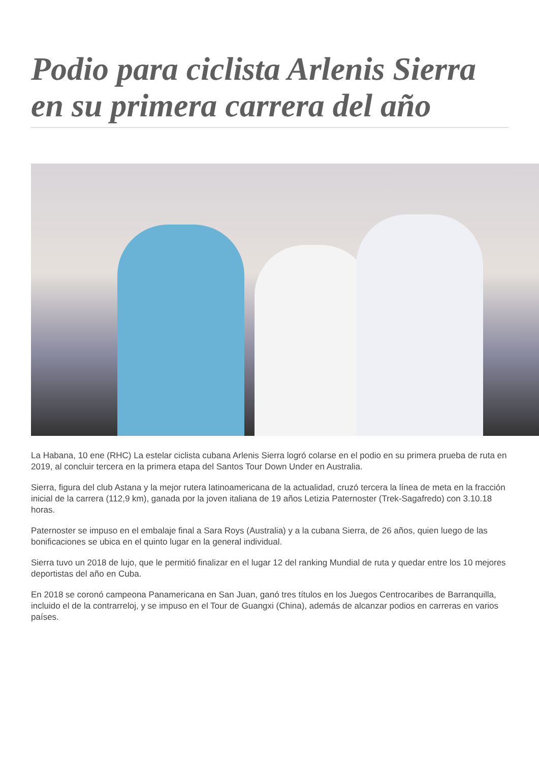Podio para ciclista Arlenis Sierra en su primera carrera del año
La Habana, 10 ene (RHC) La estelar ciclista cubana Arlenis Sierra logró colarse en el podio en su primera prueba de ruta en 2019, al concluir tercera en la primera etapa del Santos Tour Down Under en Australia.
Sierra, figura del club Astana y la mejor rutera latinoamericana de la actualidad, cruzó tercera la línea de meta en la fracción inicial de la carrera (112,9 km), ganada por la joven italiana de 19 años Letizia Paternoster (Trek-Sagafredo) con 3.10.18 horas.
Paternoster se impuso en el embalaje final a Sara Roys (Australia) y a la cubana Sierra, de 26 años, quien luego de las bonificaciones se ubica en el quinto lugar en la general individual.
Sierra tuvo un 2018 de lujo, que le permitió finalizar en el lugar 12 del ranking Mundial de ruta y quedar entre los 10 mejores deportistas del año en Cuba.
En 2018 se coronó campeona Panamericana en San Juan, ganó tres títulos en los Juegos Centrocaribes de Barranquilla, incluido el de la contrarreloj, y se impuso en el Tour de Guangxi (China), además de alcanzar podios en carreras en varios países.